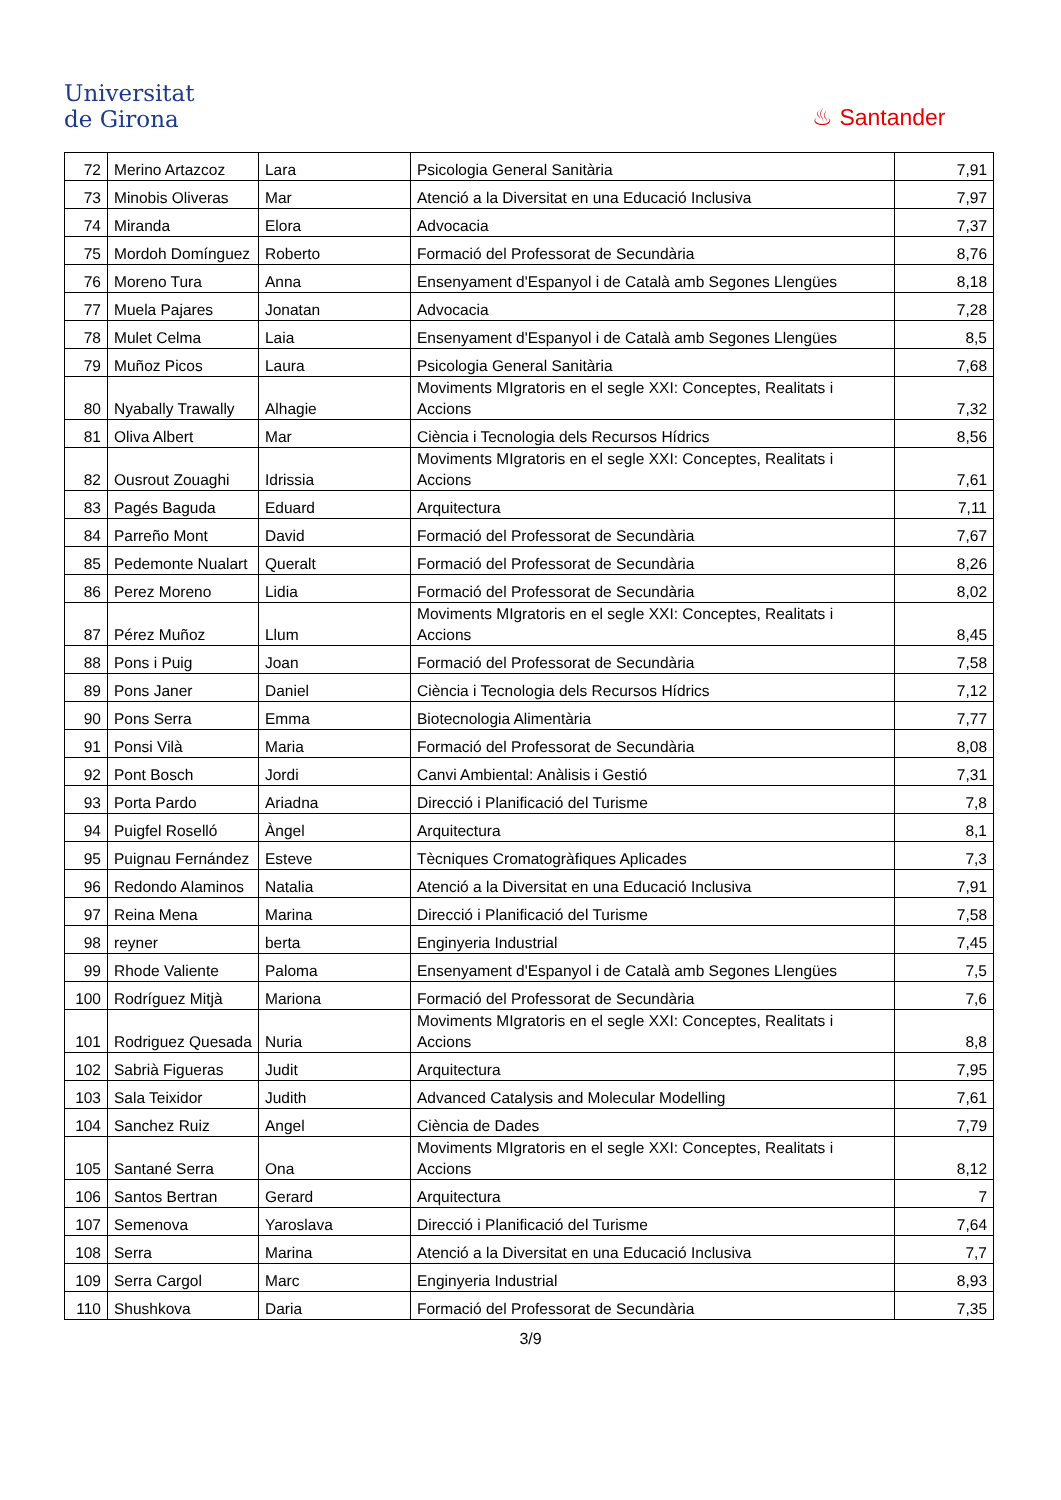Universitat
de Girona
♨ Santander
| 72 | Merino Artazcoz | Lara | Psicologia General Sanitària | 7,91 |
| 73 | Minobis Oliveras | Mar | Atenció a la Diversitat en una Educació Inclusiva | 7,97 |
| 74 | Miranda | Elora | Advocacia | 7,37 |
| 75 | Mordoh Domínguez | Roberto | Formació del Professorat de Secundària | 8,76 |
| 76 | Moreno Tura | Anna | Ensenyament d'Espanyol i de Català amb Segones Llengües | 8,18 |
| 77 | Muela Pajares | Jonatan | Advocacia | 7,28 |
| 78 | Mulet Celma | Laia | Ensenyament d'Espanyol i de Català amb Segones Llengües | 8,5 |
| 79 | Muñoz Picos | Laura | Psicologia General Sanitària | 7,68 |
| 80 | Nyabally Trawally | Alhagie | Moviments MIgratoris en el segle XXI: Conceptes, Realitats i Accions | 7,32 |
| 81 | Oliva Albert | Mar | Ciència i Tecnologia dels Recursos Hídrics | 8,56 |
| 82 | Ousrout Zouaghi | Idrissia | Moviments MIgratoris en el segle XXI: Conceptes, Realitats i Accions | 7,61 |
| 83 | Pagés Baguda | Eduard | Arquitectura | 7,11 |
| 84 | Parreño Mont | David | Formació del Professorat de Secundària | 7,67 |
| 85 | Pedemonte Nualart | Queralt | Formació del Professorat de Secundària | 8,26 |
| 86 | Perez Moreno | Lidia | Formació del Professorat de Secundària | 8,02 |
| 87 | Pérez Muñoz | Llum | Moviments MIgratoris en el segle XXI: Conceptes, Realitats i Accions | 8,45 |
| 88 | Pons i Puig | Joan | Formació del Professorat de Secundària | 7,58 |
| 89 | Pons Janer | Daniel | Ciència i Tecnologia dels Recursos Hídrics | 7,12 |
| 90 | Pons Serra | Emma | Biotecnologia Alimentària | 7,77 |
| 91 | Ponsi Vilà | Maria | Formació del Professorat de Secundària | 8,08 |
| 92 | Pont Bosch | Jordi | Canvi Ambiental: Anàlisis i Gestió | 7,31 |
| 93 | Porta Pardo | Ariadna | Direcció i Planificació del Turisme | 7,8 |
| 94 | Puigfel Roselló | Àngel | Arquitectura | 8,1 |
| 95 | Puignau Fernández | Esteve | Tècniques Cromatogràfiques Aplicades | 7,3 |
| 96 | Redondo Alaminos | Natalia | Atenció a la Diversitat en una Educació Inclusiva | 7,91 |
| 97 | Reina Mena | Marina | Direcció i Planificació del Turisme | 7,58 |
| 98 | reyner | berta | Enginyeria Industrial | 7,45 |
| 99 | Rhode Valiente | Paloma | Ensenyament d'Espanyol i de Català amb Segones Llengües | 7,5 |
| 100 | Rodríguez Mitjà | Mariona | Formació del Professorat de Secundària | 7,6 |
| 101 | Rodriguez Quesada | Nuria | Moviments MIgratoris en el segle XXI: Conceptes, Realitats i Accions | 8,8 |
| 102 | Sabrià Figueras | Judit | Arquitectura | 7,95 |
| 103 | Sala Teixidor | Judith | Advanced Catalysis and Molecular Modelling | 7,61 |
| 104 | Sanchez Ruiz | Angel | Ciència de Dades | 7,79 |
| 105 | Santané Serra | Ona | Moviments MIgratoris en el segle XXI: Conceptes, Realitats i Accions | 8,12 |
| 106 | Santos Bertran | Gerard | Arquitectura | 7 |
| 107 | Semenova | Yaroslava | Direcció i Planificació del Turisme | 7,64 |
| 108 | Serra | Marina | Atenció a la Diversitat en una Educació Inclusiva | 7,7 |
| 109 | Serra Cargol | Marc | Enginyeria Industrial | 8,93 |
| 110 | Shushkova | Daria | Formació del Professorat de Secundària | 7,35 |
3/9